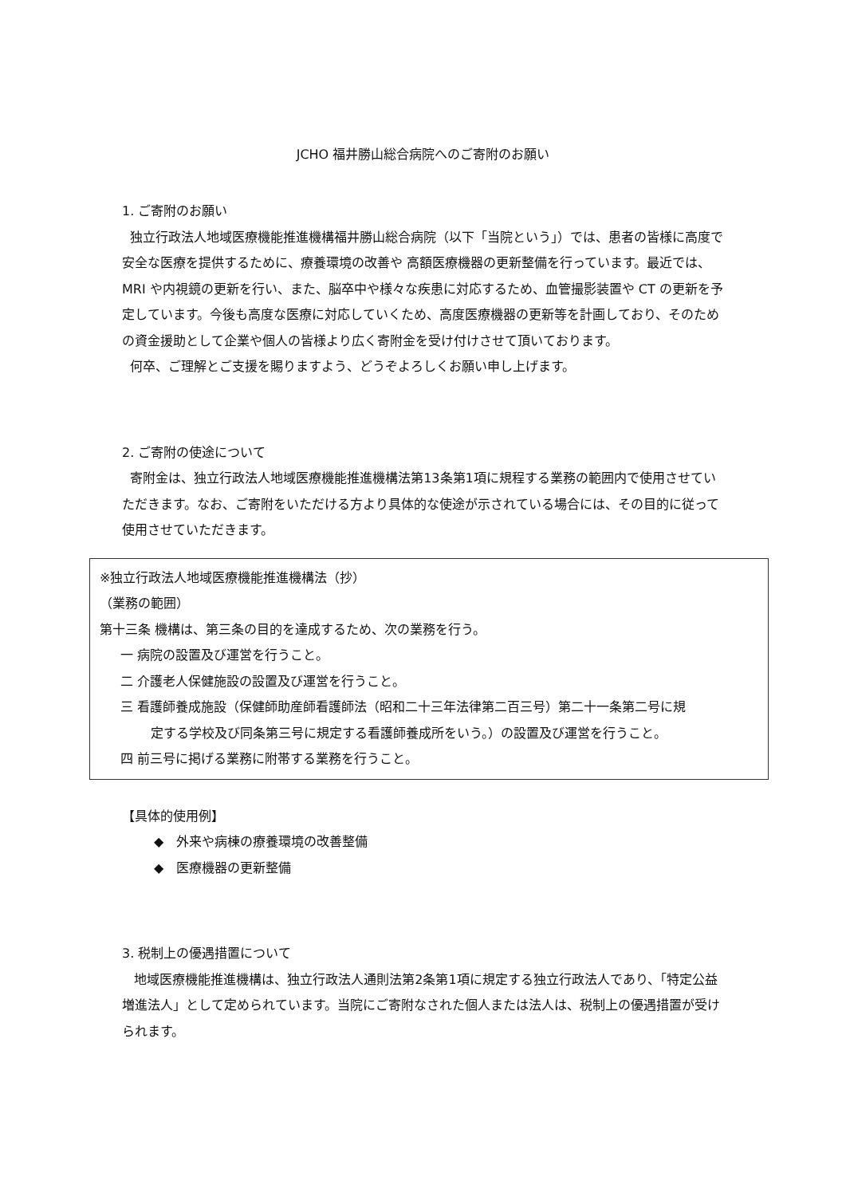JCHO 福井勝山総合病院へのご寄附のお願い
1. ご寄附のお願い
独立行政法人地域医療機能推進機構福井勝山総合病院（以下「当院という」）では、患者の皆様に高度で安全な医療を提供するために、療養環境の改善や 高額医療機器の更新整備を行っています。最近では、MRI や内視鏡の更新を行い、また、脳卒中や様々な疾患に対応するため、血管撮影装置や CT の更新を予定しています。今後も高度な医療に対応していくため、高度医療機器の更新等を計画しており、そのための資金援助として企業や個人の皆様より広く寄附金を受け付けさせて頂いております。
何卒、ご理解とご支援を賜りますよう、どうぞよろしくお願い申し上げます。
2. ご寄附の使途について
寄附金は、独立行政法人地域医療機能推進機構法第13条第1項に規程する業務の範囲内で使用させていただきます。なお、ご寄附をいただける方より具体的な使途が示されている場合には、その目的に従って使用させていただきます。
※独立行政法人地域医療機能推進機構法（抄）
（業務の範囲）
第十三条 機構は、第三条の目的を達成するため、次の業務を行う。
一 病院の設置及び運営を行うこと。
二 介護老人保健施設の設置及び運営を行うこと。
三 看護師養成施設（保健師助産師看護師法（昭和二十三年法律第二百三号）第二十一条第二号に規
定する学校及び同条第三号に規定する看護師養成所をいう。）の設置及び運営を行うこと。
四 前三号に掲げる業務に附帯する業務を行うこと。
【具体的使用例】
◆ 外来や病棟の療養環境の改善整備
◆ 医療機器の更新整備
3. 税制上の優遇措置について
地域医療機能推進機構は、独立行政法人通則法第2条第1項に規定する独立行政法人であり、「特定公益増進法人」として定められています。当院にご寄附なされた個人または法人は、税制上の優遇措置が受けられます。